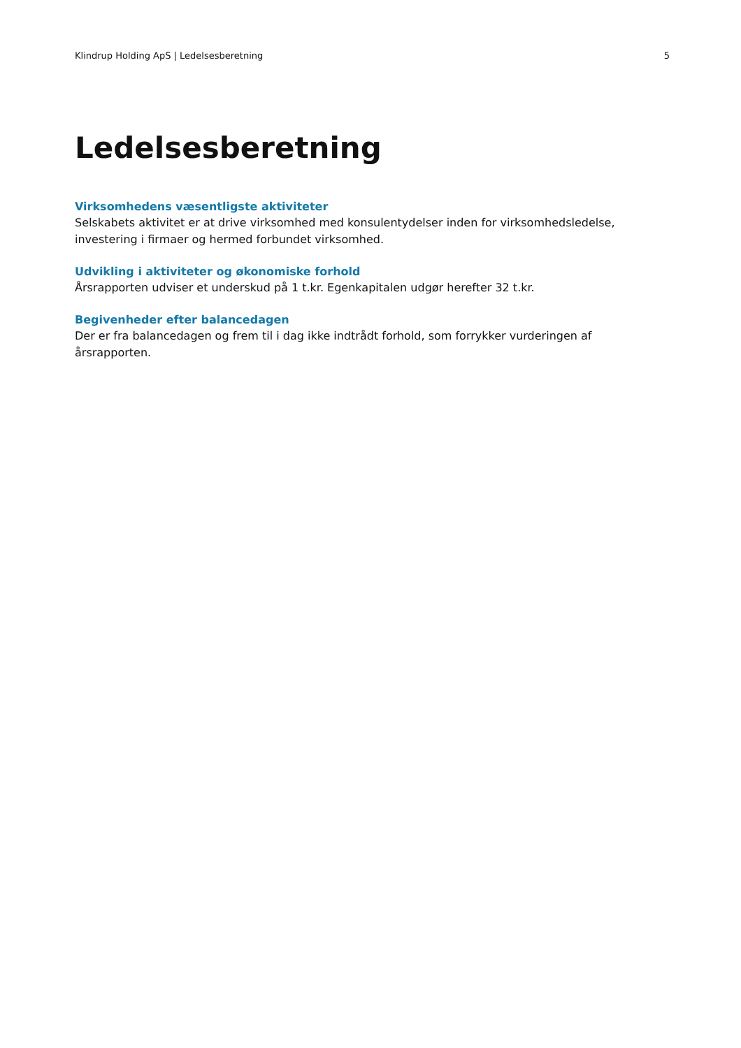Klindrup Holding ApS | Ledelsesberetning 5
Ledelsesberetning
Virksomhedens væsentligste aktiviteter
Selskabets aktivitet er at drive virksomhed med konsulentydelser inden for virksomhedsledelse, investering i firmaer og hermed forbundet virksomhed.
Udvikling i aktiviteter og økonomiske forhold
Årsrapporten udviser et underskud på 1 t.kr. Egenkapitalen udgør herefter 32 t.kr.
Begivenheder efter balancedagen
Der er fra balancedagen og frem til i dag ikke indtrådt forhold, som forrykker vurderingen af årsrapporten.